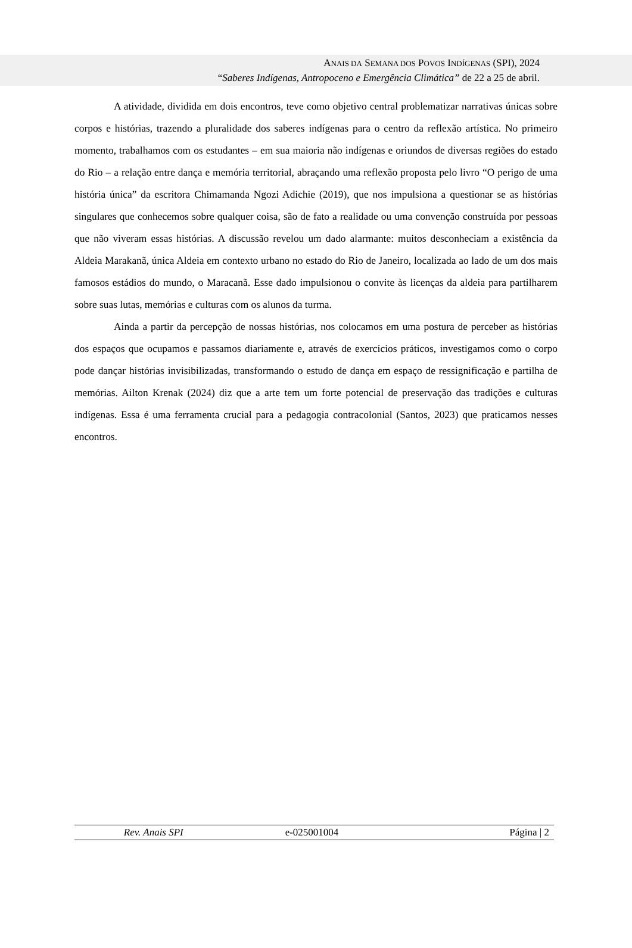ANAIS DA SEMANA DOS POVOS INDÍGENAS (SPI), 2024
“Saberes Indígenas, Antropoceno e Emergência Climática” de 22 a 25 de abril.
A atividade, dividida em dois encontros, teve como objetivo central problematizar narrativas únicas sobre corpos e histórias, trazendo a pluralidade dos saberes indígenas para o centro da reflexão artística. No primeiro momento, trabalhamos com os estudantes – em sua maioria não indígenas e oriundos de diversas regiões do estado do Rio – a relação entre dança e memória territorial, abraçando uma reflexão proposta pelo livro “O perigo de uma história única” da escritora Chimamanda Ngozi Adichie (2019), que nos impulsiona a questionar se as histórias singulares que conhecemos sobre qualquer coisa, são de fato a realidade ou uma convenção construída por pessoas que não viveram essas histórias. A discussão revelou um dado alarmante: muitos desconheciam a existência da Aldeia Marakanã, única Aldeia em contexto urbano no estado do Rio de Janeiro, localizada ao lado de um dos mais famosos estádios do mundo, o Maracanã. Esse dado impulsionou o convite às licenças da aldeia para partilharem sobre suas lutas, memórias e culturas com os alunos da turma.
Ainda a partir da percepção de nossas histórias, nos colocamos em uma postura de perceber as histórias dos espaços que ocupamos e passamos diariamente e, através de exercícios práticos, investigamos como o corpo pode dançar histórias invisibilizadas, transformando o estudo de dança em espaço de ressignificação e partilha de memórias. Ailton Krenak (2024) diz que a arte tem um forte potencial de preservação das tradições e culturas indígenas. Essa é uma ferramenta crucial para a pedagogia contracolonial (Santos, 2023) que praticamos nesses encontros.
Rev. Anais SPI e-025001004 Página | 2